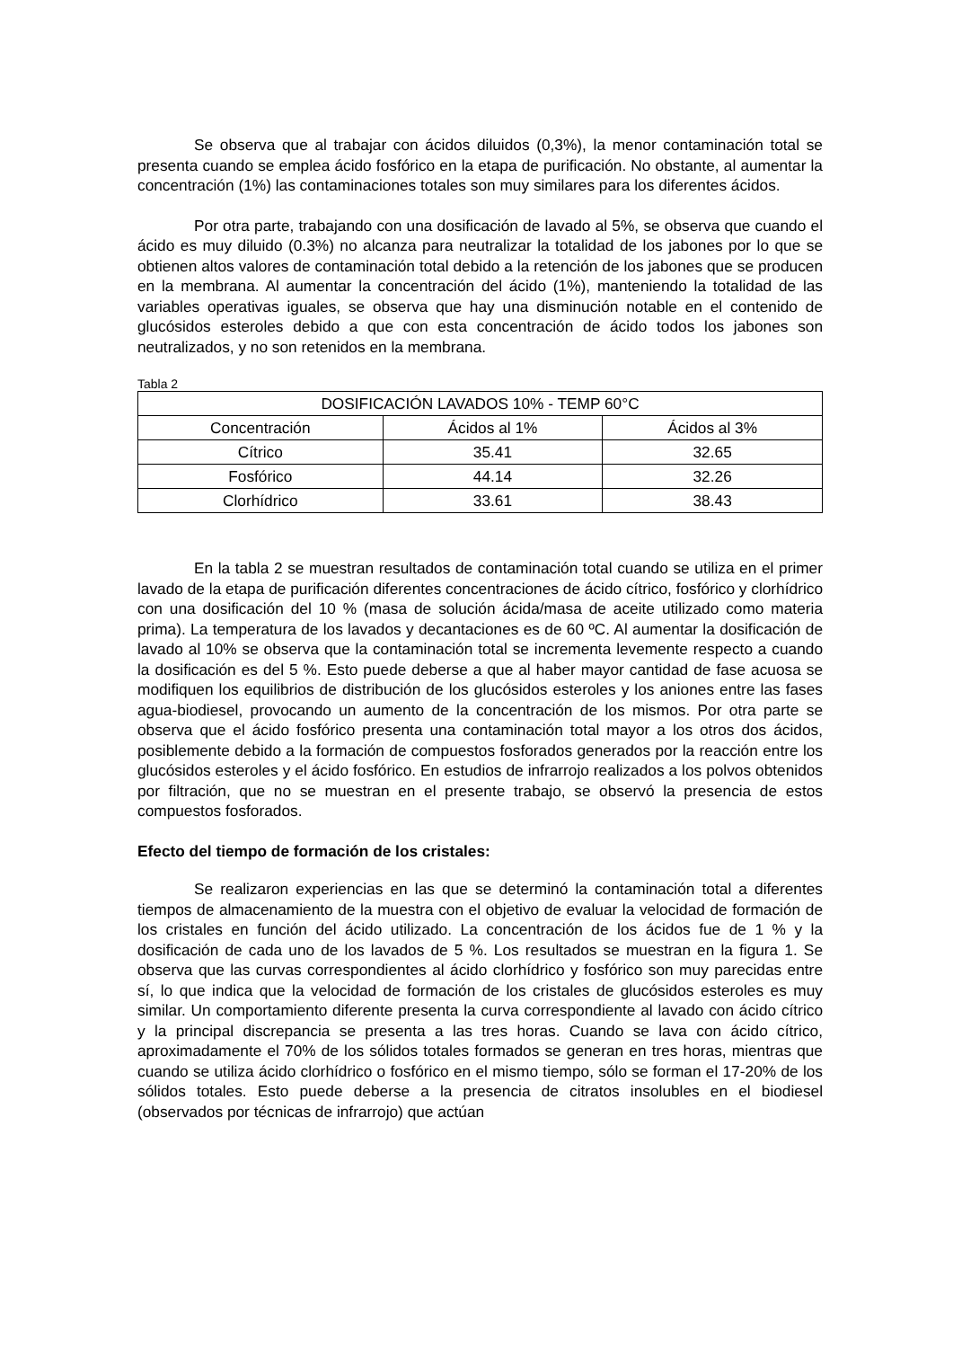Se observa que al trabajar con ácidos diluidos (0,3%), la menor contaminación total se presenta cuando se emplea ácido fosfórico en la etapa de purificación. No obstante, al aumentar la concentración (1%) las contaminaciones totales son muy similares para los diferentes ácidos.
Por otra parte, trabajando con una dosificación de lavado al 5%, se observa que cuando el ácido es muy diluido (0.3%) no alcanza para neutralizar la totalidad de los jabones por lo que se obtienen altos valores de contaminación total debido a la retención de los jabones que se producen en la membrana. Al aumentar la concentración del ácido (1%), manteniendo la totalidad de las variables operativas iguales, se observa que hay una disminución notable en el contenido de glucósidos esteroles debido a que con esta concentración de ácido todos los jabones son neutralizados, y no son retenidos en la membrana.
Tabla 2
| DOSIFICACIÓN LAVADOS 10% - TEMP 60°C | | |
| --- | --- | --- |
| Concentración | Ácidos al 1% | Ácidos al 3% |
| Cítrico | 35.41 | 32.65 |
| Fosfórico | 44.14 | 32.26 |
| Clorhídrico | 33.61 | 38.43 |
En la tabla 2 se muestran resultados de contaminación total cuando se utiliza en el primer lavado de la etapa de purificación diferentes concentraciones de ácido cítrico, fosfórico y clorhídrico con una dosificación del 10 % (masa de solución ácida/masa de aceite utilizado como materia prima). La temperatura de los lavados y decantaciones es de 60 ºC. Al aumentar la dosificación de lavado al 10% se observa que la contaminación total se incrementa levemente respecto a cuando la dosificación es del 5 %. Esto puede deberse a que al haber mayor cantidad de fase acuosa se modifiquen los equilibrios de distribución de los glucósidos esteroles y los aniones entre las fases agua-biodiesel, provocando un aumento de la concentración de los mismos. Por otra parte se observa que el ácido fosfórico presenta una contaminación total mayor a los otros dos ácidos, posiblemente debido a la formación de compuestos fosforados generados por la reacción entre los glucósidos esteroles y el ácido fosfórico. En estudios de infrarrojo realizados a los polvos obtenidos por filtración, que no se muestran en el presente trabajo, se observó la presencia de estos compuestos fosforados.
Efecto del tiempo de formación de los cristales:
Se realizaron experiencias en las que se determinó la contaminación total a diferentes tiempos de almacenamiento de la muestra con el objetivo de evaluar la velocidad de formación de los cristales en función del ácido utilizado. La concentración de los ácidos fue de 1 % y la dosificación de cada uno de los lavados de 5 %. Los resultados se muestran en la figura 1. Se observa que las curvas correspondientes al ácido clorhídrico y fosfórico son muy parecidas entre sí, lo que indica que la velocidad de formación de los cristales de glucósidos esteroles es muy similar. Un comportamiento diferente presenta la curva correspondiente al lavado con ácido cítrico y la principal discrepancia se presenta a las tres horas. Cuando se lava con ácido cítrico, aproximadamente el 70% de los sólidos totales formados se generan en tres horas, mientras que cuando se utiliza ácido clorhídrico o fosfórico en el mismo tiempo, sólo se forman el 17-20% de los sólidos totales. Esto puede deberse a la presencia de citratos insolubles en el biodiesel (observados por técnicas de infrarrojo) que actúan